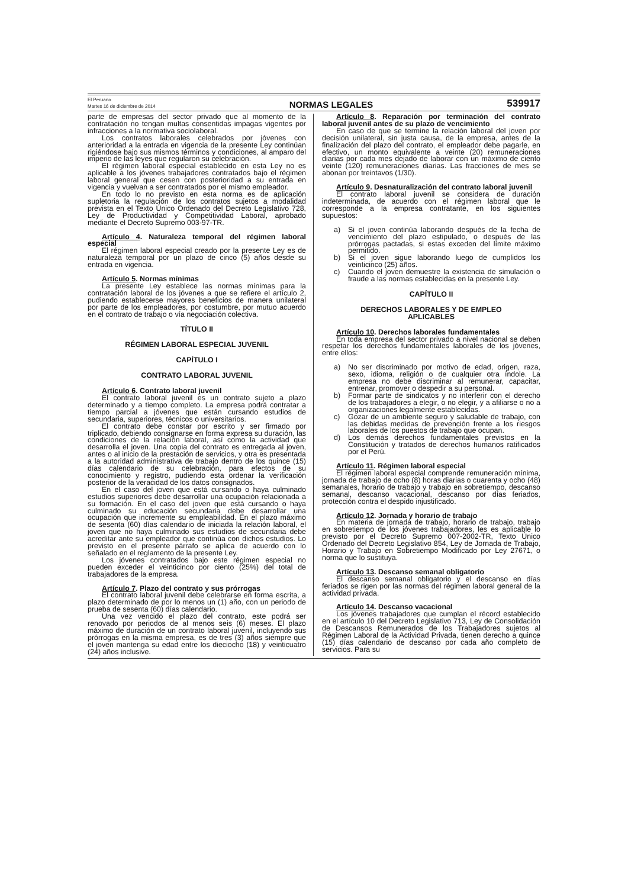El Peruano
Martes 16 de diciembre de 2014
NORMAS LEGALES
539917
parte de empresas del sector privado que al momento de la contratación no tengan multas consentidas impagas vigentes por infracciones a la normativa sociolaboral.
Los contratos laborales celebrados por jóvenes con anterioridad a la entrada en vigencia de la presente Ley continúan rigiéndose bajo sus mismos términos y condiciones, al amparo del imperio de las leyes que regularon su celebración.
El régimen laboral especial establecido en esta Ley no es aplicable a los jóvenes trabajadores contratados bajo el régimen laboral general que cesen con posterioridad a su entrada en vigencia y vuelvan a ser contratados por el mismo empleador.
En todo lo no previsto en esta norma es de aplicación supletoria la regulación de los contratos sujetos a modalidad prevista en el Texto Único Ordenado del Decreto Legislativo 728, Ley de Productividad y Competitividad Laboral, aprobado mediante el Decreto Supremo 003-97-TR.
Artículo 4. Naturaleza temporal del régimen laboral especial
El régimen laboral especial creado por la presente Ley es de naturaleza temporal por un plazo de cinco (5) años desde su entrada en vigencia.
Artículo 5. Normas mínimas
La presente Ley establece las normas mínimas para la contratación laboral de los jóvenes a que se refiere el artículo 2, pudiendo establecerse mayores beneficios de manera unilateral por parte de los empleadores, por costumbre, por mutuo acuerdo en el contrato de trabajo o vía negociación colectiva.
TÍTULO II
RÉGIMEN LABORAL ESPECIAL JUVENIL
CAPÍTULO I
CONTRATO LABORAL JUVENIL
Artículo 6. Contrato laboral juvenil
El contrato laboral juvenil es un contrato sujeto a plazo determinado y a tiempo completo. La empresa podrá contratar a tiempo parcial a jóvenes que están cursando estudios de secundaria, superiores, técnicos o universitarios.
El contrato debe constar por escrito y ser firmado por triplicado, debiendo consignarse en forma expresa su duración, las condiciones de la relación laboral, así como la actividad que desarrolla el joven. Una copia del contrato es entregada al joven, antes o al inicio de la prestación de servicios, y otra es presentada a la autoridad administrativa de trabajo dentro de los quince (15) días calendario de su celebración, para efectos de su conocimiento y registro, pudiendo esta ordenar la verificación posterior de la veracidad de los datos consignados.
En el caso del joven que está cursando o haya culminado estudios superiores debe desarrollar una ocupación relacionada a su formación. En el caso del joven que está cursando o haya culminado su educación secundaria debe desarrollar una ocupación que incremente su empleabilidad. En el plazo máximo de sesenta (60) días calendario de iniciada la relación laboral, el joven que no haya culminado sus estudios de secundaria debe acreditar ante su empleador que continúa con dichos estudios. Lo previsto en el presente párrafo se aplica de acuerdo con lo señalado en el reglamento de la presente Ley.
Los jóvenes contratados bajo este régimen especial no pueden exceder el veinticinco por ciento (25%) del total de trabajadores de la empresa.
Artículo 7. Plazo del contrato y sus prórrogas
El contrato laboral juvenil debe celebrarse en forma escrita, a plazo determinado de por lo menos un (1) año, con un periodo de prueba de sesenta (60) días calendario.
Una vez vencido el plazo del contrato, este podrá ser renovado por periodos de al menos seis (6) meses. El plazo máximo de duración de un contrato laboral juvenil, incluyendo sus prórrogas en la misma empresa, es de tres (3) años siempre que el joven mantenga su edad entre los dieciocho (18) y veinticuatro (24) años inclusive.
Artículo 8. Reparación por terminación del contrato laboral juvenil antes de su plazo de vencimiento
En caso de que se termine la relación laboral del joven por decisión unilateral, sin justa causa, de la empresa, antes de la finalización del plazo del contrato, el empleador debe pagarle, en efectivo, un monto equivalente a veinte (20) remuneraciones diarias por cada mes dejado de laborar con un máximo de ciento veinte (120) remuneraciones diarias. Las fracciones de mes se abonan por treintavos (1/30).
Artículo 9. Desnaturalización del contrato laboral juvenil
El contrato laboral juvenil se considera de duración indeterminada, de acuerdo con el régimen laboral que le corresponde a la empresa contratante, en los siguientes supuestos:
a) Si el joven continúa laborando después de la fecha de vencimiento del plazo estipulado, o después de las prórrogas pactadas, si estas exceden del límite máximo permitido.
b) Si el joven sigue laborando luego de cumplidos los veinticinco (25) años.
c) Cuando el joven demuestre la existencia de simulación o fraude a las normas establecidas en la presente Ley.
CAPÍTULO II
DERECHOS LABORALES Y DE EMPLEO
APLICABLES
Artículo 10. Derechos laborales fundamentales
En toda empresa del sector privado a nivel nacional se deben respetar los derechos fundamentales laborales de los jóvenes, entre ellos:
a) No ser discriminado por motivo de edad, origen, raza, sexo, idioma, religión o de cualquier otra índole. La empresa no debe discriminar al remunerar, capacitar, entrenar, promover o despedir a su personal.
b) Formar parte de sindicatos y no interferir con el derecho de los trabajadores a elegir, o no elegir, y a afiliarse o no a organizaciones legalmente establecidas.
c) Gozar de un ambiente seguro y saludable de trabajo, con las debidas medidas de prevención frente a los riesgos laborales de los puestos de trabajo que ocupan.
d) Los demás derechos fundamentales previstos en la Constitución y tratados de derechos humanos ratificados por el Perú.
Artículo 11. Régimen laboral especial
El régimen laboral especial comprende remuneración mínima, jornada de trabajo de ocho (8) horas diarias o cuarenta y ocho (48) semanales, horario de trabajo y trabajo en sobretiempo, descanso semanal, descanso vacacional, descanso por días feriados, protección contra el despido injustificado.
Artículo 12. Jornada y horario de trabajo
En materia de jornada de trabajo, horario de trabajo, trabajo en sobretiempo de los jóvenes trabajadores, les es aplicable lo previsto por el Decreto Supremo 007-2002-TR, Texto Único Ordenado del Decreto Legislativo 854, Ley de Jornada de Trabajo, Horario y Trabajo en Sobretiempo Modificado por Ley 27671, o norma que lo sustituya.
Artículo 13. Descanso semanal obligatorio
El descanso semanal obligatorio y el descanso en días feriados se rigen por las normas del régimen laboral general de la actividad privada.
Artículo 14. Descanso vacacional
Los jóvenes trabajadores que cumplan el récord establecido en el artículo 10 del Decreto Legislativo 713, Ley de Consolidación de Descansos Remunerados de los Trabajadores sujetos al Régimen Laboral de la Actividad Privada, tienen derecho a quince (15) días calendario de descanso por cada año completo de servicios. Para su